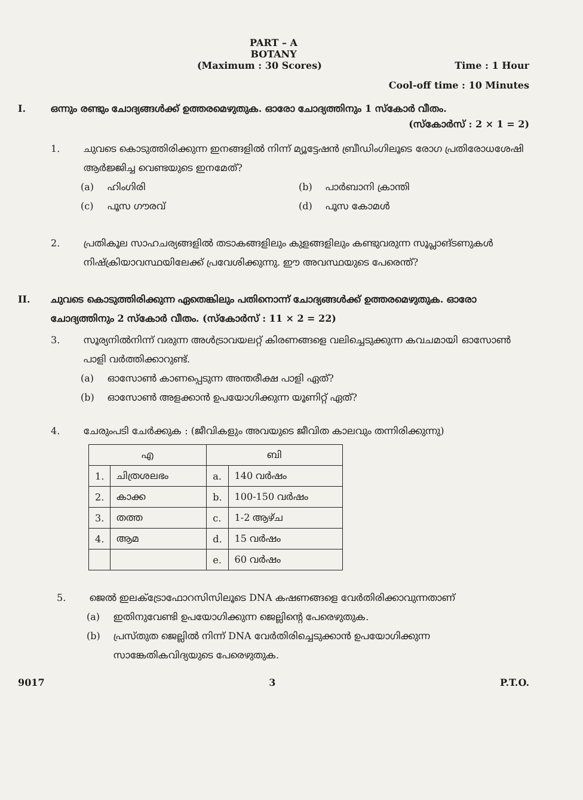PART – A
BOTANY
(Maximum : 30 Scores) Time : 1 Hour
Cool-off time : 10 Minutes
I. ഒന്നും രണ്ടും ചോദ്യങ്ങൾക്ക് ഉത്തരമെഴുതുക. ഓരോ ചോദ്യത്തിനും 1 സ്കോർ വീതം.
(സ്കോർസ് : 2 × 1 = 2)
1. ചുവടെ കൊടുത്തിരിക്കുന്ന ഇനങ്ങളിൽ നിന്ന് മ്യൂട്ടേഷൻ ബ്രീഡിംഗിലൂടെ രോഗ പ്രതിരോധശേഷി ആർജ്ജിച്ച വെണ്ടയുടെ ഇനമേത്?
(a) ഹിംഗിരി (b) പാർബാനി ക്രാന്തി
(c) പൂസ ഗൗരവ് (d) പൂസ കോമൾ
2. പ്രതികൂല സാഹചര്യങ്ങളിൽ തടാകങ്ങളിലും കുളങ്ങളിലും കണ്ടുവരുന്ന സൂപ്ലാങ്ടണുകൾ നിഷ്ക്രിയാവസ്ഥയിലേക്ക് പ്രവേശിക്കുന്നു. ഈ അവസ്ഥയുടെ പേരെന്ത്?
II. ചുവടെ കൊടുത്തിരിക്കുന്ന ഏതെങ്കിലും പതിനൊന്ന് ചോദ്യങ്ങൾക്ക് ഉത്തരമെഴുതുക. ഓരോ ചോദ്യത്തിനും 2 സ്കോർ വീതം. (സ്കോർസ് : 11 × 2 = 22)
3. സൂര്യനിൽനിന്ന് വരുന്ന അൾട്രാവയലറ്റ് കിരണങ്ങളെ വലിച്ചെടുക്കുന്ന കവചമായി ഓസോൺ പാളി വർത്തിക്കാറുണ്ട്.
(a) ഓസോൺ കാണപ്പെടുന്ന അന്തരീക്ഷ പാളി ഏത്?
(b) ഓസോൺ അളക്കാൻ ഉപയോഗിക്കുന്ന യൂണിറ്റ് ഏത്?
4. ചേരുംപടി ചേർക്കുക : (ജീവികളും അവയുടെ ജീവിത കാലവും തന്നിരിക്കുന്നു)
| എ | | ബി | |
| --- | --- | --- | --- |
| 1. | ചിത്രശലഭം | a. | 140 വർഷം |
| 2. | കാക്ക | b. | 100-150 വർഷം |
| 3. | തത്ത | c. | 1-2 ആഴ്ച |
| 4. | ആമ | d. | 15 വർഷം |
| | | e. | 60 വർഷം |
5. ജെൽ ഇലക്ട്രോഫോറസിസിലൂടെ DNA കഷണങ്ങളെ വേർതിരിക്കാവുന്നതാണ്
(a) ഇതിനുവേണ്ടി ഉപയോഗിക്കുന്ന ജെല്ലിന്റെ പേരെഴുതുക.
(b) പ്രസ്തുത ജെല്ലിൽ നിന്ന് DNA വേർതിരിച്ചെടുക്കാൻ ഉപയോഗിക്കുന്ന സാങ്കേതികവിദ്യയുടെ പേരെഴുതുക.
9017 3 P.T.O.